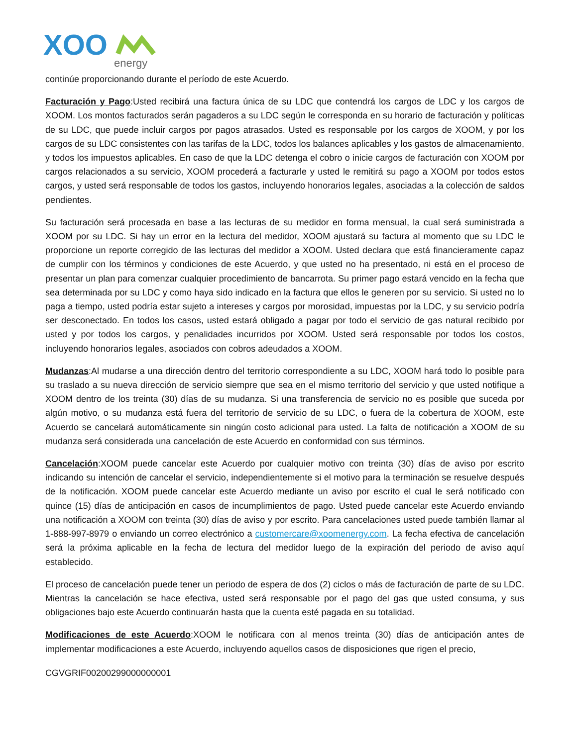XOO
energy
continúe proporcionando durante el período de este Acuerdo.
Facturación y Pago:Usted recibirá una factura única de su LDC que contendrá los cargos de LDC y los cargos de XOOM. Los montos facturados serán pagaderos a su LDC según le corresponda en su horario de facturación y políticas de su LDC, que puede incluir cargos por pagos atrasados. Usted es responsable por los cargos de XOOM, y por los cargos de su LDC consistentes con las tarifas de la LDC, todos los balances aplicables y los gastos de almacenamiento, y todos los impuestos aplicables. En caso de que la LDC detenga el cobro o inicie cargos de facturación con XOOM por cargos relacionados a su servicio, XOOM procederá a facturarle y usted le remitirá su pago a XOOM por todos estos cargos, y usted será responsable de todos los gastos, incluyendo honorarios legales, asociadas a la colección de saldos pendientes.
Su facturación será procesada en base a las lecturas de su medidor en forma mensual, la cual será suministrada a XOOM por su LDC. Si hay un error en la lectura del medidor, XOOM ajustará su factura al momento que su LDC le proporcione un reporte corregido de las lecturas del medidor a XOOM. Usted declara que está financieramente capaz de cumplir con los términos y condiciones de este Acuerdo, y que usted no ha presentado, ni está en el proceso de presentar un plan para comenzar cualquier procedimiento de bancarrota. Su primer pago estará vencido en la fecha que sea determinada por su LDC y como haya sido indicado en la factura que ellos le generen por su servicio. Si usted no lo paga a tiempo, usted podría estar sujeto a intereses y cargos por morosidad, impuestas por la LDC, y su servicio podría ser desconectado. En todos los casos, usted estará obligado a pagar por todo el servicio de gas natural recibido por usted y por todos los cargos, y penalidades incurridos por XOOM. Usted será responsable por todos los costos, incluyendo honorarios legales, asociados con cobros adeudados a XOOM.
Mudanzas:Al mudarse a una dirección dentro del territorio correspondiente a su LDC, XOOM hará todo lo posible para su traslado a su nueva dirección de servicio siempre que sea en el mismo territorio del servicio y que usted notifique a XOOM dentro de los treinta (30) días de su mudanza. Si una transferencia de servicio no es posible que suceda por algún motivo, o su mudanza está fuera del territorio de servicio de su LDC, o fuera de la cobertura de XOOM, este Acuerdo se cancelará automáticamente sin ningún costo adicional para usted. La falta de notificación a XOOM de su mudanza será considerada una cancelación de este Acuerdo en conformidad con sus términos.
Cancelación:XOOM puede cancelar este Acuerdo por cualquier motivo con treinta (30) días de aviso por escrito indicando su intención de cancelar el servicio, independientemente si el motivo para la terminación se resuelve después de la notificación. XOOM puede cancelar este Acuerdo mediante un aviso por escrito el cual le será notificado con quince (15) días de anticipación en casos de incumplimientos de pago. Usted puede cancelar este Acuerdo enviando una notificación a XOOM con treinta (30) días de aviso y por escrito. Para cancelaciones usted puede también llamar al 1-888-997-8979 o enviando un correo electrónico a customercare@xoomenergy.com. La fecha efectiva de cancelación será la próxima aplicable en la fecha de lectura del medidor luego de la expiración del periodo de aviso aquí establecido.
El proceso de cancelación puede tener un periodo de espera de dos (2) ciclos o más de facturación de parte de su LDC. Mientras la cancelación se hace efectiva, usted será responsable por el pago del gas que usted consuma, y sus obligaciones bajo este Acuerdo continuarán hasta que la cuenta esté pagada en su totalidad.
Modificaciones de este Acuerdo:XOOM le notificara con al menos treinta (30) días de anticipación antes de implementar modificaciones a este Acuerdo, incluyendo aquellos casos de disposiciones que rigen el precio,
CGVGRIF00200299000000001